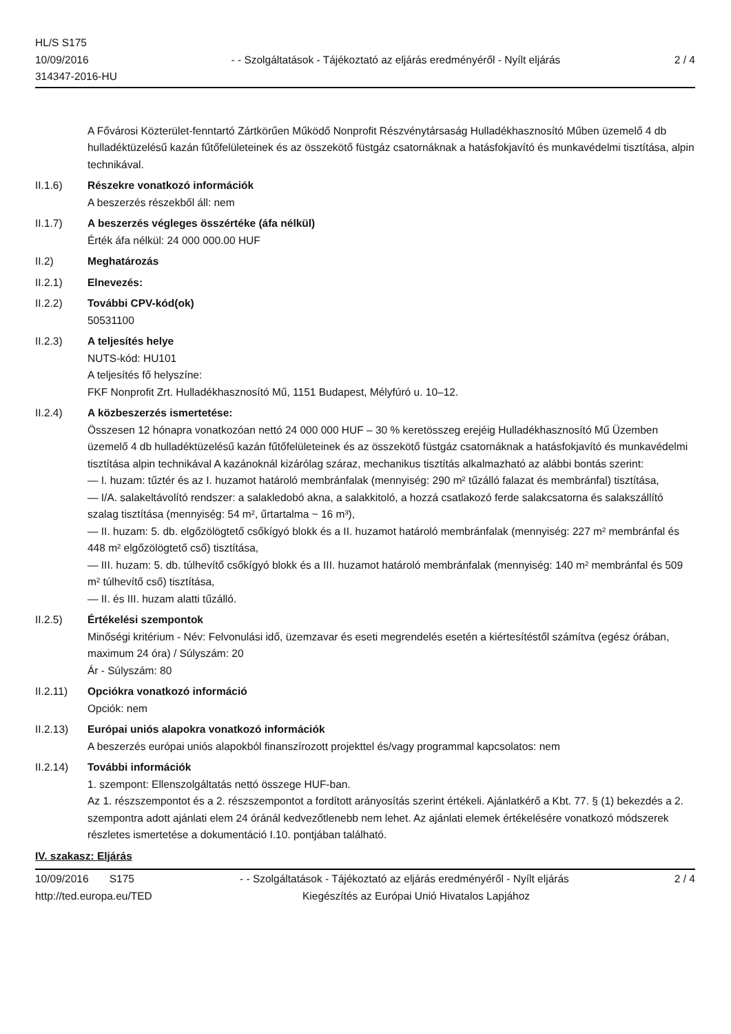HL/S S175
10/09/2016
314347-2016-HU
- - Szolgáltatások - Tájékoztató az eljárás eredményéről - Nyílt eljárás
2 / 4
A Fővárosi Közterület-fenntartó Zártkörűen Működő Nonprofit Részvénytársaság Hulladékhasznosító Műben üzemelő 4 db hulladéktüzelésű kazán fűtőfelületeinek és az összekötő füstgáz csatornáknak a hatásfokjavító és munkavédelmi tisztítása, alpin technikával.
II.1.6) Részekre vonatkozó információk
A beszerzés részekből áll: nem
II.1.7) A beszerzés végleges összértéke (áfa nélkül)
Érték áfa nélkül: 24 000 000.00 HUF
II.2) Meghatározás
II.2.1) Elnevezés:
II.2.2) További CPV-kód(ok)
50531100
II.2.3) A teljesítés helye
NUTS-kód: HU101
A teljesítés fő helyszíne:
FKF Nonprofit Zrt. Hulladékhasznosító Mű, 1151 Budapest, Mélyfúró u. 10–12.
II.2.4) A közbeszerzés ismertetése:
Összesen 12 hónapra vonatkozóan nettó 24 000 000 HUF – 30 % keretösszeg erejéig Hulladékhasznosító Mű Üzemben üzemelő 4 db hulladéktüzelésű kazán fűtőfelületeinek és az összekötő füstgáz csatornáknak a hatásfokjavító és munkavédelmi tisztítása alpin technikával A kazánoknál kizárólag száraz, mechanikus tisztítás alkalmazható az alábbi bontás szerint:
— I. huzam: tűztér és az I. huzamot határoló membránfalak (mennyiség: 290 m² tűzálló falazat és membránfal) tisztítása,
— I/A. salakeltávolító rendszer: a salakledobó akna, a salakkitoló, a hozzá csatlakozó ferde salakcsatorna és salakszállító szalag tisztítása (mennyiség: 54 m², űrtartalma ~ 16 m³),
— II. huzam: 5. db. elgőzölögtető csőkígyó blokk és a II. huzamot határoló membránfalak (mennyiség: 227 m² membránfal és 448 m² elgőzölögtető cső) tisztítása,
— III. huzam: 5. db. túlhevítő csőkígyó blokk és a III. huzamot határoló membránfalak (mennyiség: 140 m² membránfal és 509 m² túlhevítő cső) tisztítása,
— II. és III. huzam alatti tűzálló.
II.2.5) Értékelési szempontok
Minőségi kritérium - Név: Felvonulási idő, üzemzavar és eseti megrendelés esetén a kiértesítéstől számítva (egész órában, maximum 24 óra) / Súlyszám: 20
Ár - Súlyszám: 80
II.2.11) Opciókra vonatkozó információ
Opciók: nem
II.2.13) Európai uniós alapokra vonatkozó információk
A beszerzés európai uniós alapokból finanszírozott projekttel és/vagy programmal kapcsolatos: nem
II.2.14) További információk
1. szempont: Ellenszolgáltatás nettó összege HUF-ban.
Az 1. részszempontot és a 2. részszempontot a fordított arányosítás szerint értékeli. Ajánlatkérő a Kbt. 77. § (1) bekezdés a 2. szempontra adott ajánlati elem 24 óránál kedvezőtlenebb nem lehet. Az ajánlati elemek értékelésére vonatkozó módszerek részletes ismertetése a dokumentáció I.10. pontjában található.
IV. szakasz: Eljárás
10/09/2016 S175 - - Szolgáltatások - Tájékoztató az eljárás eredményéről - Nyílt eljárás 2 / 4
http://ted.europa.eu/TED Kiegészítés az Európai Unió Hivatalos Lapjához